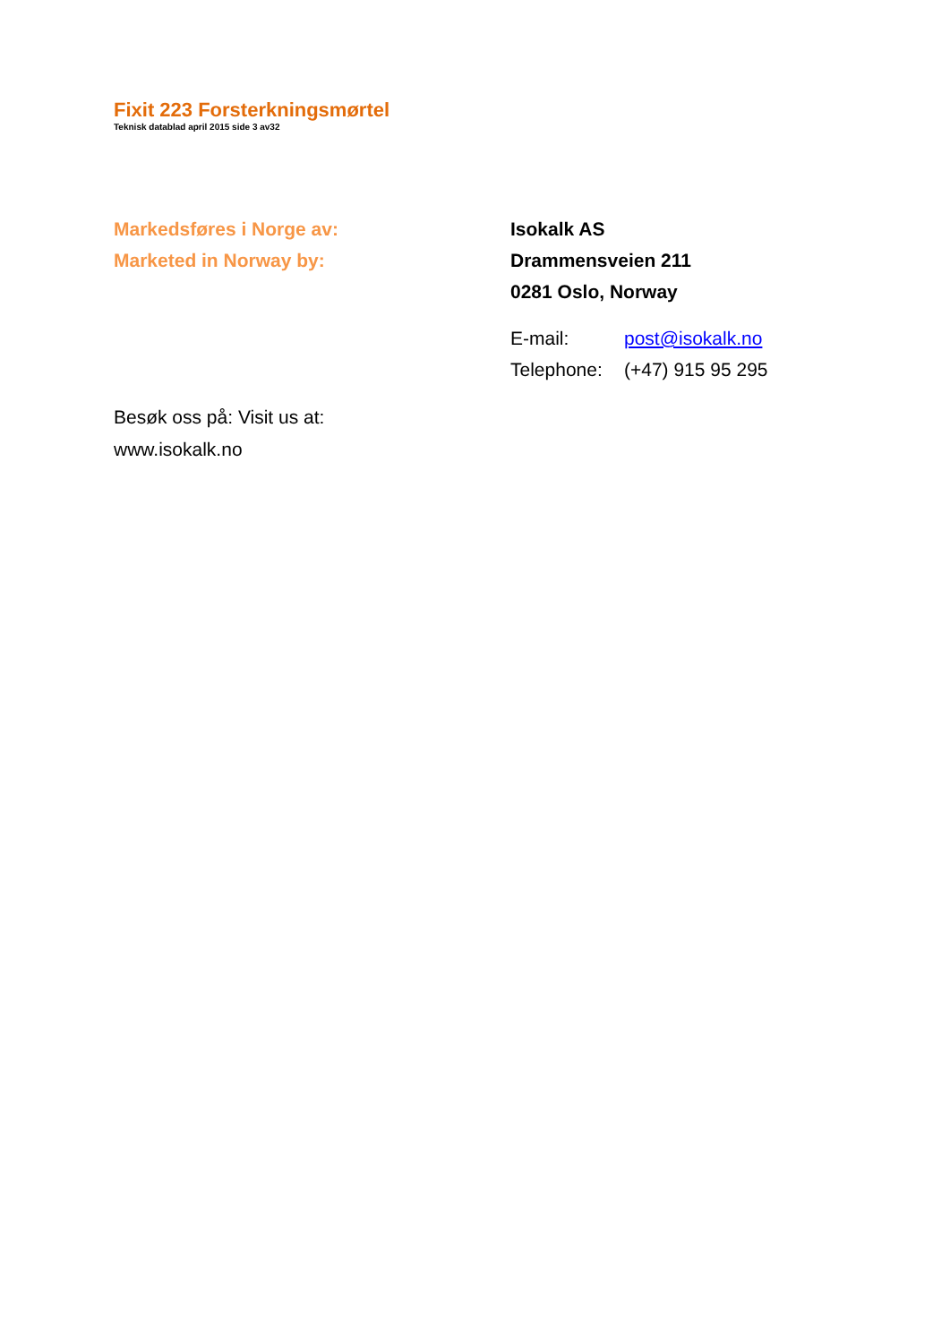Fixit 223 Forsterkningsmørtel
Teknisk datablad april 2015 side 3 av32
Markedsføres i Norge av:
Marketed in Norway by:
Isokalk AS
Drammensveien 211
0281 Oslo, Norway
E-mail: post@isokalk.no
Telephone: (+47) 915 95 295
Besøk oss på: Visit us at:
www.isokalk.no